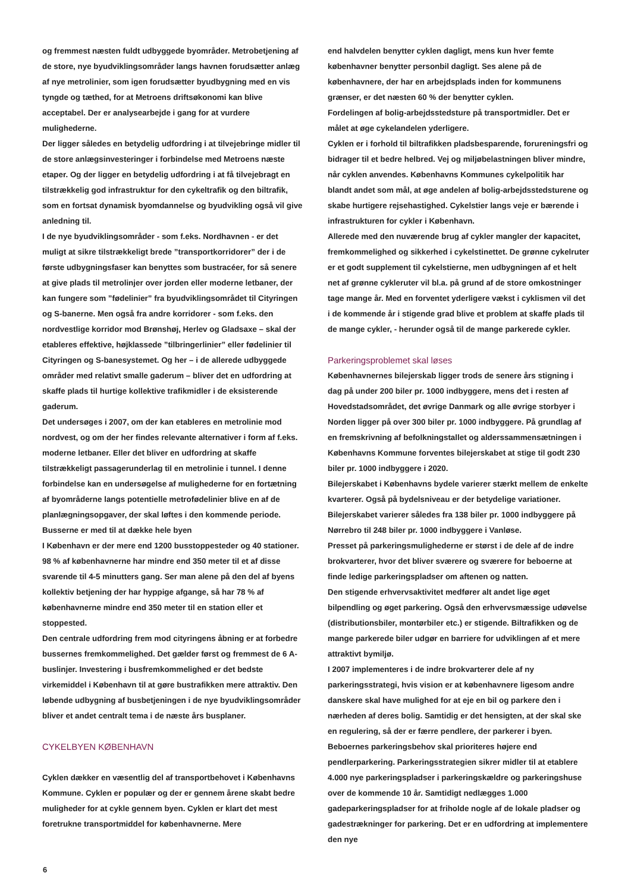og fremmest næsten fuldt udbyggede byområder. Metrobetjening af de store, nye byudviklingsområder langs havnen forudsætter anlæg af nye metrolinier, som igen forudsætter byudbygning med en vis tyngde og tæthed, for at Metroens driftsøkonomi kan blive acceptabel. Der er analysearbejde i gang for at vurdere mulighederne.
Der ligger således en betydelig udfordring i at tilvejebringe midler til de store anlægsinvesteringer i forbindelse med Metroens næste etaper. Og der ligger en betydelig udfordring i at få tilvejebragt en tilstrækkelig god infrastruktur for den cykeltrafik og den biltrafik, som en fortsat dynamisk byomdannelse og byudvikling også vil give anledning til.
I de nye byudviklingsområder - som f.eks. Nordhavnen - er det muligt at sikre tilstrækkeligt brede ”transportkorridorer” der i de første udbygningsfaser kan benyttes som bustracéer, for så senere at give plads til metrolinjer over jorden eller moderne letbaner, der kan fungere som ”fødelinier” fra byudviklingsområdet til Cityringen og S-banerne. Men også fra andre korridorer - som f.eks. den nordvestlige korridor mod Brønshøj, Herlev og Gladsaxe – skal der etableres effektive, højklassede ”tilbringerlinier” eller fødelinier til Cityringen og S-banesystemet. Og her – i de allerede udbyggede områder med relativt smalle gaderum – bliver det en udfordring at skaffe plads til hurtige kollektive trafikmidler i de eksisterende gaderum.
Det undersøges i 2007, om der kan etableres en metrolinie mod nordvest, og om der her findes relevante alternativer i form af f.eks. moderne letbaner. Eller det bliver en udfordring at skaffe tilstrækkeligt passagerunderlag til en metrolinie i tunnel. I denne forbindelse kan en undersøgelse af mulighederne for en fortætning af byområderne langs potentielle metrofødelinier blive en af de planlægningsopgaver, der skal løftes i den kommende periode.
Busserne er med til at dække hele byen
I København er der mere end 1200 busstoppesteder og 40 stationer. 98 % af københavnerne har mindre end 350 meter til et af disse svarende til 4-5 minutters gang. Ser man alene på den del af byens kollektiv betjening der har hyppige afgange, så har 78 % af københavnerne mindre end 350 meter til en station eller et stoppested.
Den centrale udfordring frem mod cityringens åbning er at forbedre bussernes fremkommelighed. Det gælder først og fremmest de 6 A-buslinjer. Investering i busfremkommelighed er det bedste virkemiddel i København til at gøre bustrafikken mere attraktiv. Den løbende udbygning af busbetjeningen i de nye byudviklingsområder bliver et andet centralt tema i de næste års busplaner.
CYKELBYEN KØBENHAVN
Cyklen dækker en væsentlig del af transportbehovet i Københavns Kommune. Cyklen er populær og der er gennem årene skabt bedre muligheder for at cykle gennem byen. Cyklen er klart det mest foretrukne transportmiddel for københavnerne. Mere
end halvdelen benytter cyklen dagligt, mens kun hver femte københavner benytter personbil dagligt. Ses alene på de københavnere, der har en arbejdsplads inden for kommunens grænser, er det næsten 60 % der benytter cyklen.
Fordelingen af bolig-arbejdsstedsture på transportmidler. Det er målet at øge cykelandelen yderligere.
Cyklen er i forhold til biltrafikken pladsbesparende, forureningsfri og bidrager til et bedre helbred. Vej og miljøbelastningen bliver mindre, når cyklen anvendes. Københavns Kommunes cykelpolitik har blandt andet som mål, at øge andelen af bolig-arbejdsstedsturene og skabe hurtigere rejsehastighed. Cykelstier langs veje er bærende i infrastrukturen for cykler i København.
Allerede med den nuværende brug af cykler mangler der kapacitet, fremkommelighed og sikkerhed i cykelstinettet. De grønne cykelruter er et godt supplement til cykelstierne, men udbygningen af et helt net af grønne cykleruter vil bl.a. på grund af de store omkostninger tage mange år. Med en forventet yderligere vækst i cyklismen vil det i de kommende år i stigende grad blive et problem at skaffe plads til de mange cykler, - herunder også til de mange parkerede cykler.
Parkeringsproblemet skal løses
Københavnernes bilejerskab ligger trods de senere års stigning i dag på under 200 biler pr. 1000 indbyggere, mens det i resten af Hovedstadsområdet, det øvrige Danmark og alle øvrige storbyer i Norden ligger på over 300 biler pr. 1000 indbyggere. På grundlag af en fremskrivning af befolkningstallet og alderssammensætningen i Københavns Kommune forventes bilejerskabet at stige til godt 230 biler pr. 1000 indbyggere i 2020.
Bilejerskabet i Københavns bydele varierer stærkt mellem de enkelte kvarterer. Også på bydelsniveau er der betydelige variationer. Bilejerskabet varierer således fra 138 biler pr. 1000 indbyggere på Nørrebro til 248 biler pr. 1000 indbyggere i Vanløse.
Presset på parkeringsmulighederne er størst i de dele af de indre brokvarterer, hvor det bliver sværere og sværere for beboerne at finde ledige parkeringspladser om aftenen og natten.
Den stigende erhvervsaktivitet medfører alt andet lige øget bilpendling og øget parkering. Også den erhvervsmæssige udøvelse (distributionsbiler, montørbiler etc.) er stigende. Biltrafikken og de mange parkerede biler udgør en barriere for udviklingen af et mere attraktivt bymiljø.
I 2007 implementeres i de indre brokvarterer dele af ny parkeringsstrategi, hvis vision er at københavnere ligesom andre danskere skal have mulighed for at eje en bil og parkere den i nærheden af deres bolig. Samtidig er det hensigten, at der skal ske en regulering, så der er færre pendlere, der parkerer i byen. Beboernes parkeringsbehov skal prioriteres højere end pendlerparkering. Parkeringsstrategien sikrer midler til at etablere 4.000 nye parkeringspladser i parkeringskældre og parkeringshuse over de kommende 10 år. Samtidigt nedlægges 1.000 gadeparkeringspladser for at friholde nogle af de lokale pladser og gadestrækninger for parkering. Det er en udfordring at implementere den nye
6